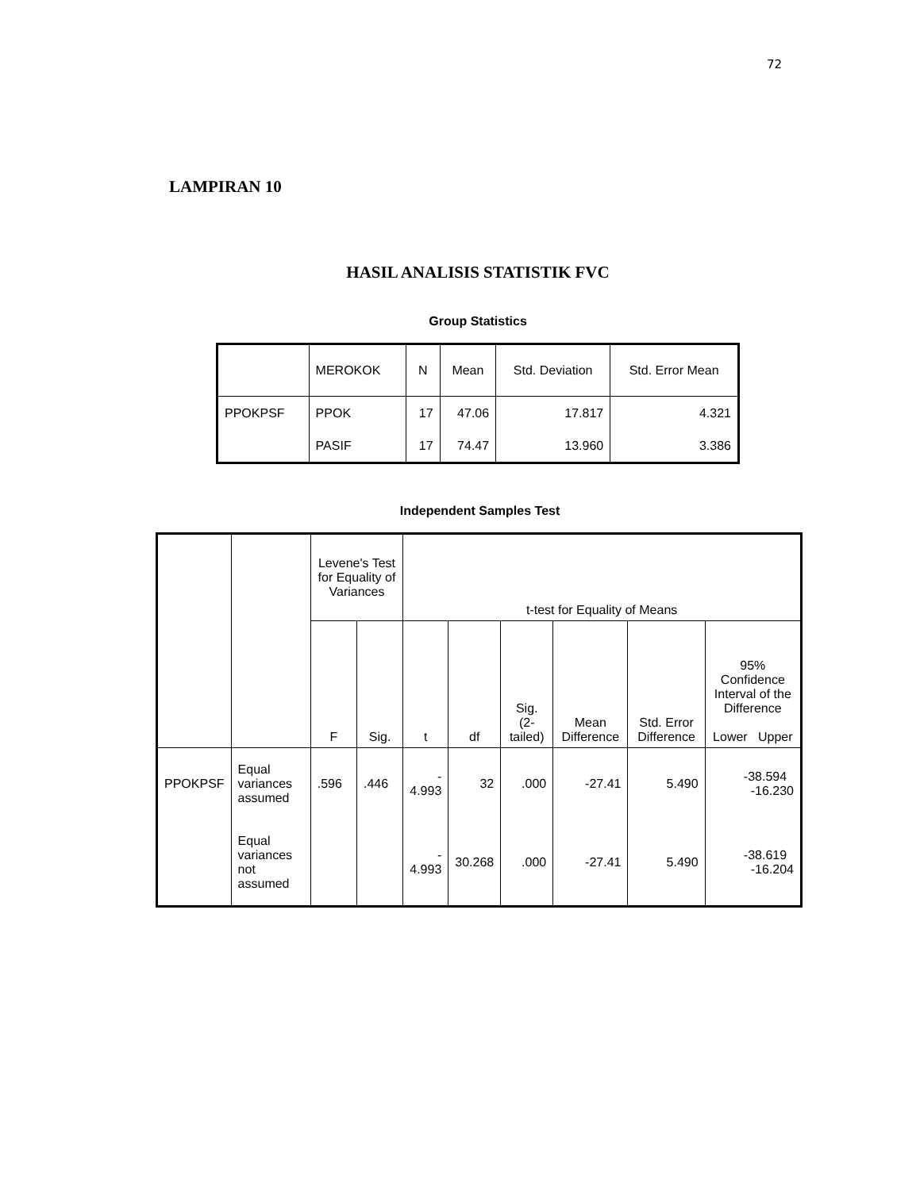72
LAMPIRAN 10
HASIL ANALISIS STATISTIK FVC
Group Statistics
| | MEROKOK | N | Mean | Std. Deviation | Std. Error Mean |
| --- | --- | --- | --- | --- | --- |
| PPOKPSF | PPOK | 17 | 47.06 | 17.817 | 4.321 |
| | PASIF | 17 | 74.47 | 13.960 | 3.386 |
Independent Samples Test
| | | Levene's Test for Equality of Variances | | t-test for Equality of Means | | | | | |
| --- | --- | --- | --- | --- | --- | --- | --- | --- | --- |
| | | F | Sig. | t | df | Sig. (2-tailed) | Mean Difference | Std. Error Difference | 95% Confidence Interval of the Difference Lower Upper |
| PPOKPSF | Equal variances assumed | .596 | .446 | - 4.993 | 32 | .000 | -27.41 | 5.490 | -38.594 -16.230 |
| | Equal variances not assumed | | | - 4.993 | 30.268 | .000 | -27.41 | 5.490 | -38.619 -16.204 |